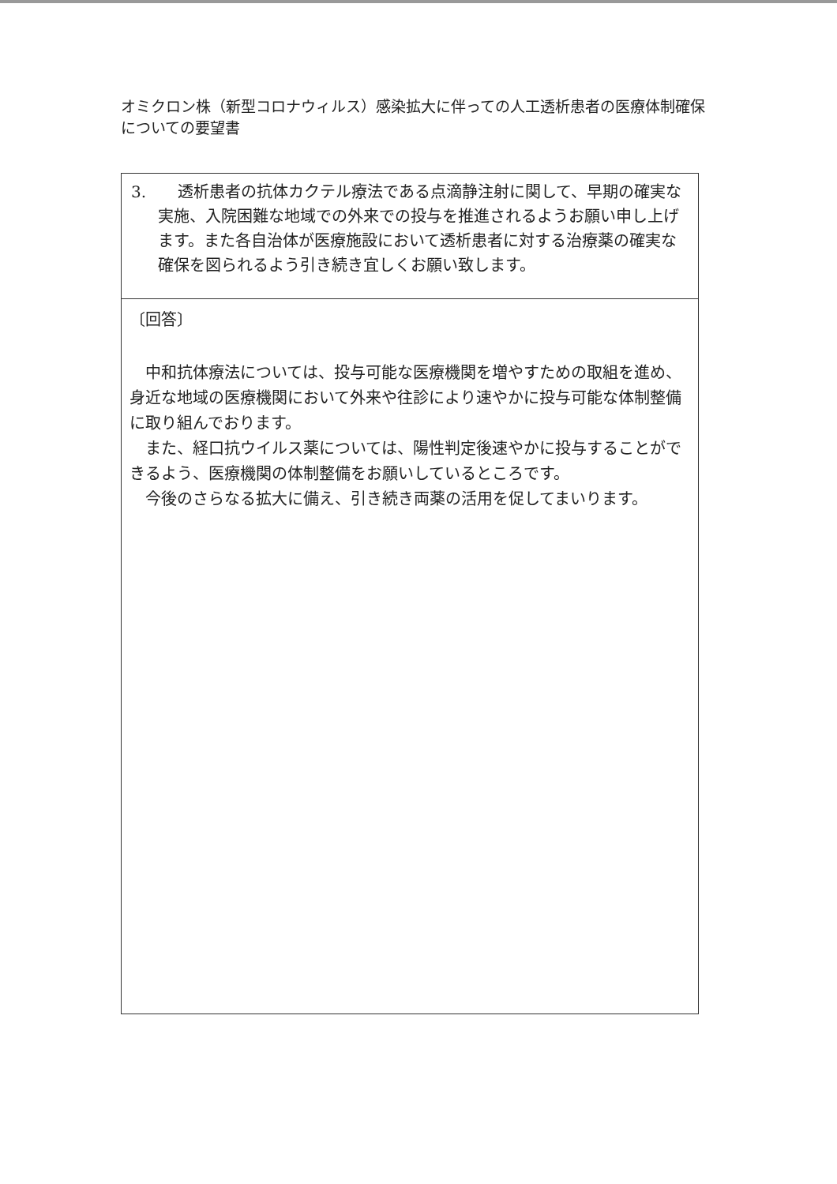オミクロン株（新型コロナウィルス）感染拡大に伴っての人工透析患者の医療体制確保についての要望書
| 3. 透析患者の抗体カクテル療法である点滴静注射に関して、早期の確実な実施、入院困難な地域での外来での投与を推進されるようお願い申し上げます。また各自治体が医療施設において透析患者に対する治療薬の確実な確保を図られるよう引き続き宜しくお願い致します。 |
| 〔回答〕 中和抗体療法については、投与可能な医療機関を増やすための取組を進め、身近な地域の医療機関において外来や往診により速やかに投与可能な体制整備に取り組んでおります。 また、経口抗ウイルス薬については、陽性判定後速やかに投与することができるよう、医療機関の体制整備をお願いしているところです。 今後のさらなる拡大に備え、引き続き両薬の活用を促してまいります。 |